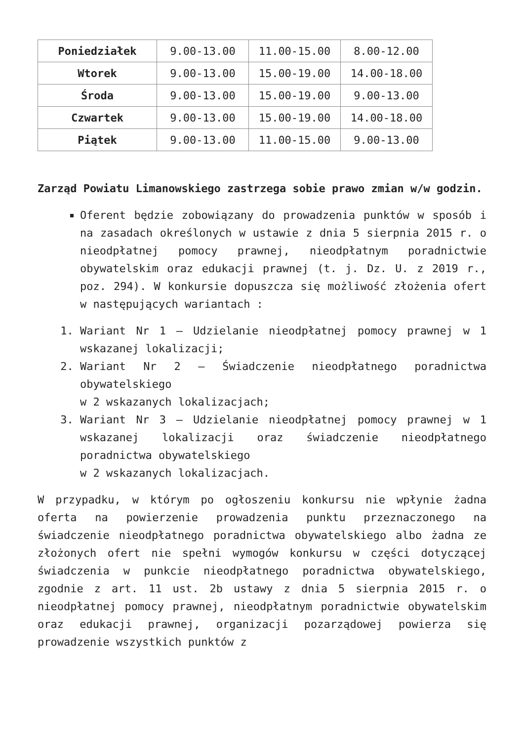| Poniedziałek | 9.00-13.00 | 11.00-15.00 | 8.00-12.00 |
| Wtorek | 9.00-13.00 | 15.00-19.00 | 14.00-18.00 |
| Środa | 9.00-13.00 | 15.00-19.00 | 9.00-13.00 |
| Czwartek | 9.00-13.00 | 15.00-19.00 | 14.00-18.00 |
| Piątek | 9.00-13.00 | 11.00-15.00 | 9.00-13.00 |
Zarząd Powiatu Limanowskiego zastrzega sobie prawo zmian w/w godzin.
Oferent będzie zobowiązany do prowadzenia punktów w sposób i na zasadach określonych w ustawie z dnia 5 sierpnia 2015 r. o nieodpłatnej pomocy prawnej, nieodpłatnym poradnictwie obywatelskim oraz edukacji prawnej (t. j. Dz. U. z 2019 r., poz. 294). W konkursie dopuszcza się możliwość złożenia ofert w następujących wariantach :
1. Wariant Nr 1 – Udzielanie nieodpłatnej pomocy prawnej w 1 wskazanej lokalizacji;
2. Wariant Nr 2 – Świadczenie nieodpłatnego poradnictwa obywatelskiego
w 2 wskazanych lokalizacjach;
3. Wariant Nr 3 – Udzielanie nieodpłatnej pomocy prawnej w 1 wskazanej lokalizacji oraz świadczenie nieodpłatnego poradnictwa obywatelskiego
w 2 wskazanych lokalizacjach.
W przypadku, w którym po ogłoszeniu konkursu nie wpłynie żadna oferta na powierzenie prowadzenia punktu przeznaczonego na świadczenie nieodpłatnego poradnictwa obywatelskiego albo żadna ze złożonych ofert nie spełni wymogów konkursu w części dotyczącej świadczenia w punkcie nieodpłatnego poradnictwa obywatelskiego, zgodnie z art. 11 ust. 2b ustawy z dnia 5 sierpnia 2015 r. o nieodpłatnej pomocy prawnej, nieodpłatnym poradnictwie obywatelskim oraz edukacji prawnej, organizacji pozarządowej powierza się prowadzenie wszystkich punktów z